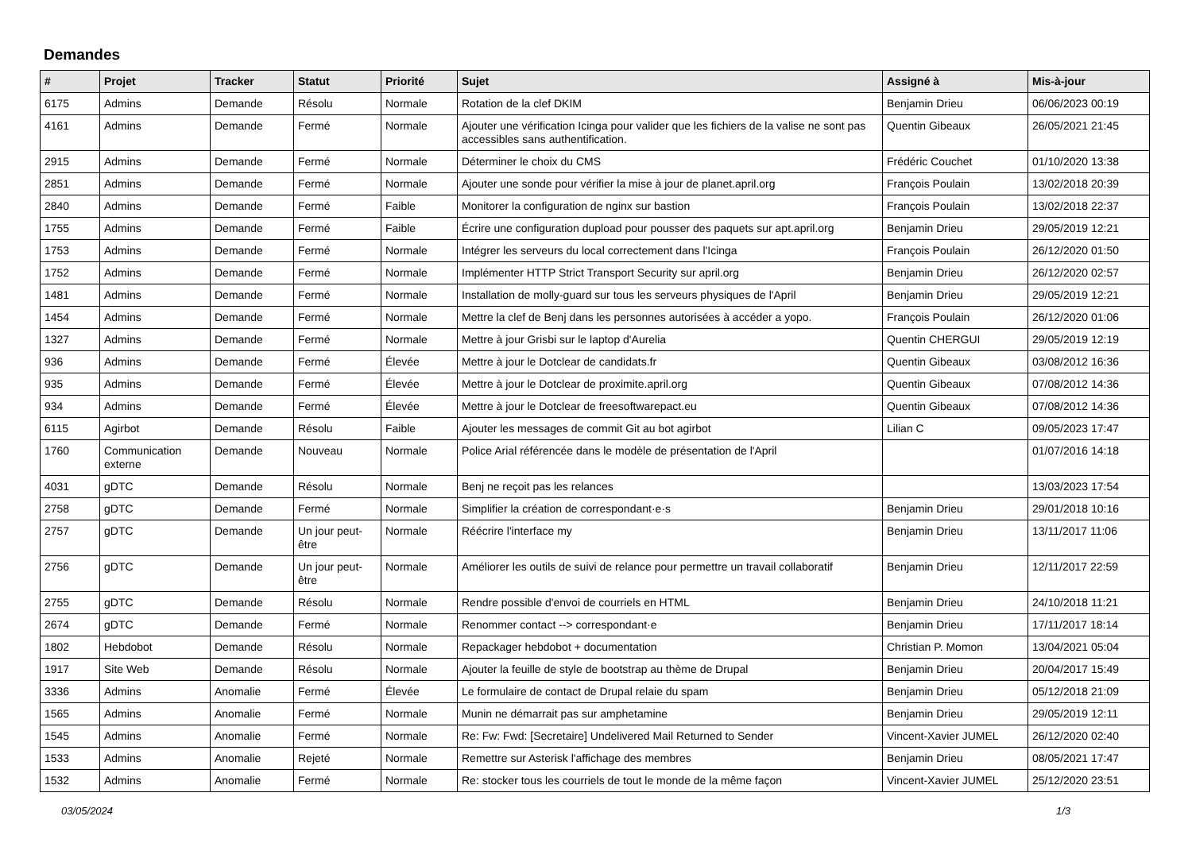Demandes
| # | Projet | Tracker | Statut | Priorité | Sujet | Assigné à | Mis-à-jour |
| --- | --- | --- | --- | --- | --- | --- | --- |
| 6175 | Admins | Demande | Résolu | Normale | Rotation de la clef DKIM | Benjamin Drieu | 06/06/2023 00:19 |
| 4161 | Admins | Demande | Fermé | Normale | Ajouter une vérification Icinga pour valider que les fichiers de la valise ne sont pas accessibles sans authentification. | Quentin Gibeaux | 26/05/2021 21:45 |
| 2915 | Admins | Demande | Fermé | Normale | Déterminer le choix du CMS | Frédéric Couchet | 01/10/2020 13:38 |
| 2851 | Admins | Demande | Fermé | Normale | Ajouter une sonde pour vérifier la mise à jour de planet.april.org | François Poulain | 13/02/2018 20:39 |
| 2840 | Admins | Demande | Fermé | Faible | Monitorer la configuration de nginx sur bastion | François Poulain | 13/02/2018 22:37 |
| 1755 | Admins | Demande | Fermé | Faible | Écrire une configuration dupload pour pousser des paquets sur apt.april.org | Benjamin Drieu | 29/05/2019 12:21 |
| 1753 | Admins | Demande | Fermé | Normale | Intégrer les serveurs du local correctement dans l'Icinga | François Poulain | 26/12/2020 01:50 |
| 1752 | Admins | Demande | Fermé | Normale | Implémenter HTTP Strict Transport Security sur april.org | Benjamin Drieu | 26/12/2020 02:57 |
| 1481 | Admins | Demande | Fermé | Normale | Installation de molly-guard sur tous les serveurs physiques de l'April | Benjamin Drieu | 29/05/2019 12:21 |
| 1454 | Admins | Demande | Fermé | Normale | Mettre la clef de Benj dans les personnes autorisées à accéder a yopo. | François Poulain | 26/12/2020 01:06 |
| 1327 | Admins | Demande | Fermé | Normale | Mettre à jour Grisbi sur le laptop d'Aurelia | Quentin CHERGUI | 29/05/2019 12:19 |
| 936 | Admins | Demande | Fermé | Élevée | Mettre à jour le Dotclear de candidats.fr | Quentin Gibeaux | 03/08/2012 16:36 |
| 935 | Admins | Demande | Fermé | Élevée | Mettre à jour le Dotclear de proximite.april.org | Quentin Gibeaux | 07/08/2012 14:36 |
| 934 | Admins | Demande | Fermé | Élevée | Mettre à jour le Dotclear de freesoftwarepact.eu | Quentin Gibeaux | 07/08/2012 14:36 |
| 6115 | Agirbot | Demande | Résolu | Faible | Ajouter les messages de commit Git au bot agirbot | Lilian C | 09/05/2023 17:47 |
| 1760 | Communication externe | Demande | Nouveau | Normale | Police Arial référencée dans le modèle de présentation de l'April | | 01/07/2016 14:18 |
| 4031 | gDTC | Demande | Résolu | Normale | Benj ne reçoit pas les relances | | 13/03/2023 17:54 |
| 2758 | gDTC | Demande | Fermé | Normale | Simplifier la création de correspondant·e·s | Benjamin Drieu | 29/01/2018 10:16 |
| 2757 | gDTC | Demande | Un jour peut-être | Normale | Réécrire l'interface my | Benjamin Drieu | 13/11/2017 11:06 |
| 2756 | gDTC | Demande | Un jour peut-être | Normale | Améliorer les outils de suivi de relance pour permettre un travail collaboratif | Benjamin Drieu | 12/11/2017 22:59 |
| 2755 | gDTC | Demande | Résolu | Normale | Rendre possible d'envoi de courriels en HTML | Benjamin Drieu | 24/10/2018 11:21 |
| 2674 | gDTC | Demande | Fermé | Normale | Renommer contact --> correspondant·e | Benjamin Drieu | 17/11/2017 18:14 |
| 1802 | Hebdobot | Demande | Résolu | Normale | Repackager hebdobot + documentation | Christian P. Momon | 13/04/2021 05:04 |
| 1917 | Site Web | Demande | Résolu | Normale | Ajouter la feuille de style de bootstrap au thème de Drupal | Benjamin Drieu | 20/04/2017 15:49 |
| 3336 | Admins | Anomalie | Fermé | Élevée | Le formulaire de contact de Drupal relaie du spam | Benjamin Drieu | 05/12/2018 21:09 |
| 1565 | Admins | Anomalie | Fermé | Normale | Munin ne démarrait pas sur amphetamine | Benjamin Drieu | 29/05/2019 12:11 |
| 1545 | Admins | Anomalie | Fermé | Normale | Re: Fw: Fwd: [Secretaire] Undelivered Mail Returned to Sender | Vincent-Xavier JUMEL | 26/12/2020 02:40 |
| 1533 | Admins | Anomalie | Rejeté | Normale | Remettre sur Asterisk l'affichage des membres | Benjamin Drieu | 08/05/2021 17:47 |
| 1532 | Admins | Anomalie | Fermé | Normale | Re: stocker tous les courriels de tout le monde de la même façon | Vincent-Xavier JUMEL | 25/12/2020 23:51 |
03/05/2024 1/3